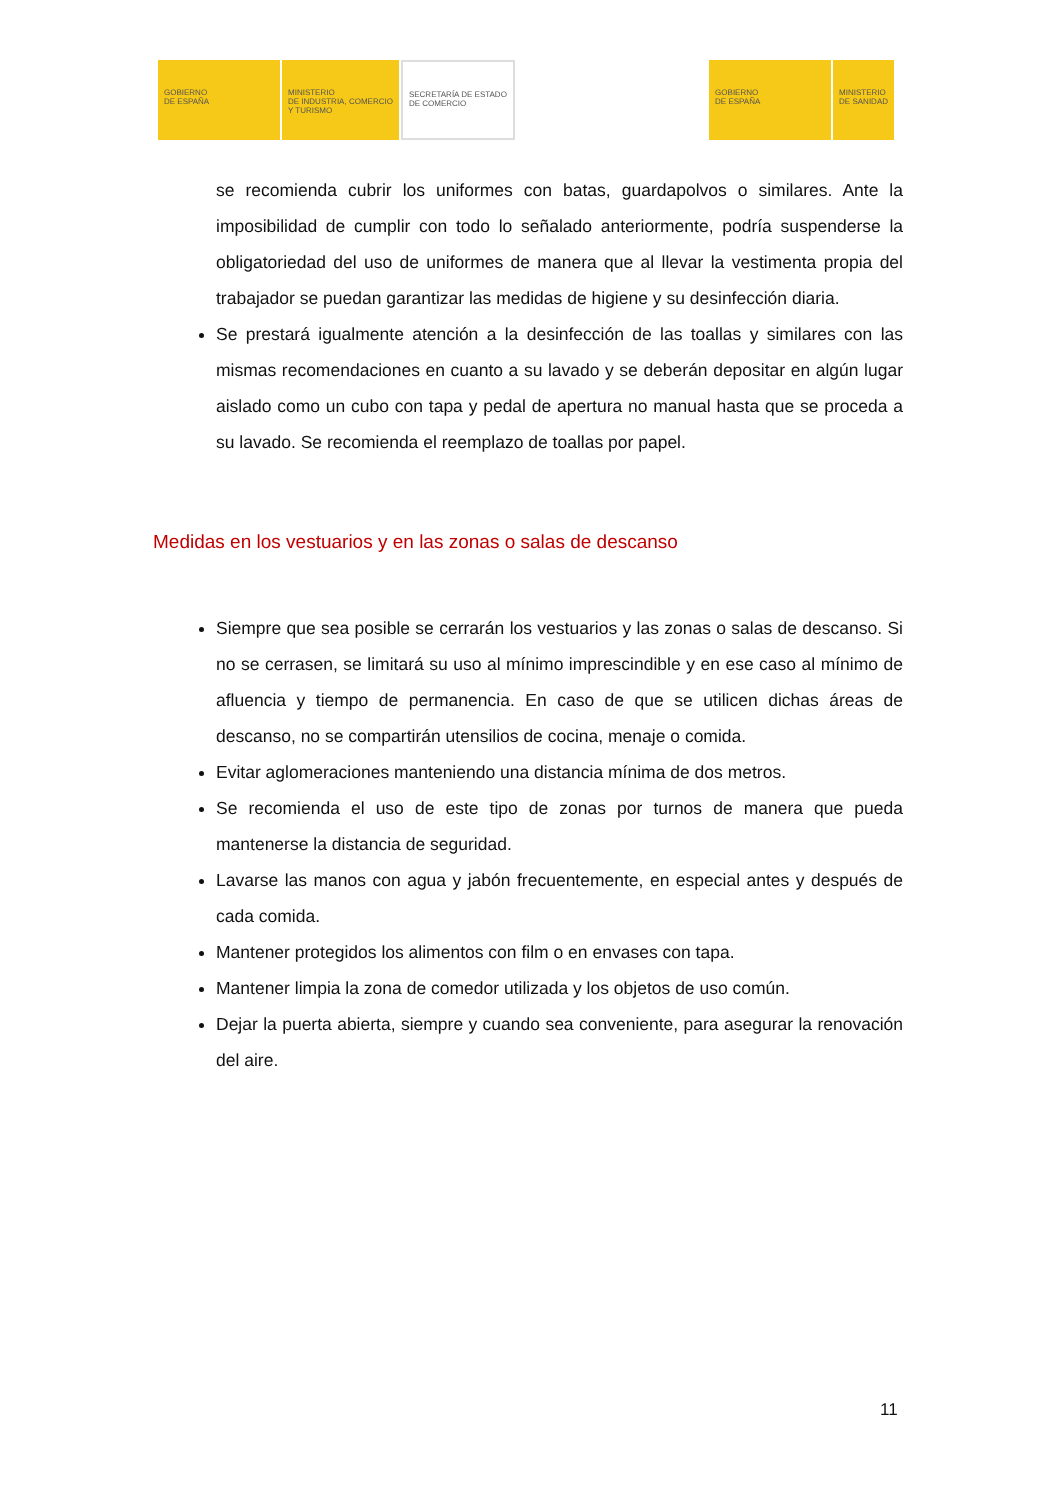GOBIERNO
DE ESPAÑA
MINISTERIO
DE INDUSTRIA, COMERCIO
Y TURISMO
SECRETARÍA DE ESTADO
DE COMERCIO
GOBIERNO
DE ESPAÑA
MINISTERIO
DE SANIDAD
se recomienda cubrir los uniformes con batas, guardapolvos o similares. Ante la imposibilidad de cumplir con todo lo señalado anteriormente, podría suspenderse la obligatoriedad del uso de uniformes de manera que al llevar la vestimenta propia del trabajador se puedan garantizar las medidas de higiene y su desinfección diaria.
Se prestará igualmente atención a la desinfección de las toallas y similares con las mismas recomendaciones en cuanto a su lavado y se deberán depositar en algún lugar aislado como un cubo con tapa y pedal de apertura no manual hasta que se proceda a su lavado. Se recomienda el reemplazo de toallas por papel.
Medidas en los vestuarios y en las zonas o salas de descanso
Siempre que sea posible se cerrarán los vestuarios y las zonas o salas de descanso. Si no se cerrasen, se limitará su uso al mínimo imprescindible y en ese caso al mínimo de afluencia y tiempo de permanencia. En caso de que se utilicen dichas áreas de descanso, no se compartirán utensilios de cocina, menaje o comida.
Evitar aglomeraciones manteniendo una distancia mínima de dos metros.
Se recomienda el uso de este tipo de zonas por turnos de manera que pueda mantenerse la distancia de seguridad.
Lavarse las manos con agua y jabón frecuentemente, en especial antes y después de cada comida.
Mantener protegidos los alimentos con film o en envases con tapa.
Mantener limpia la zona de comedor utilizada y los objetos de uso común.
Dejar la puerta abierta, siempre y cuando sea conveniente, para asegurar la renovación del aire.
11